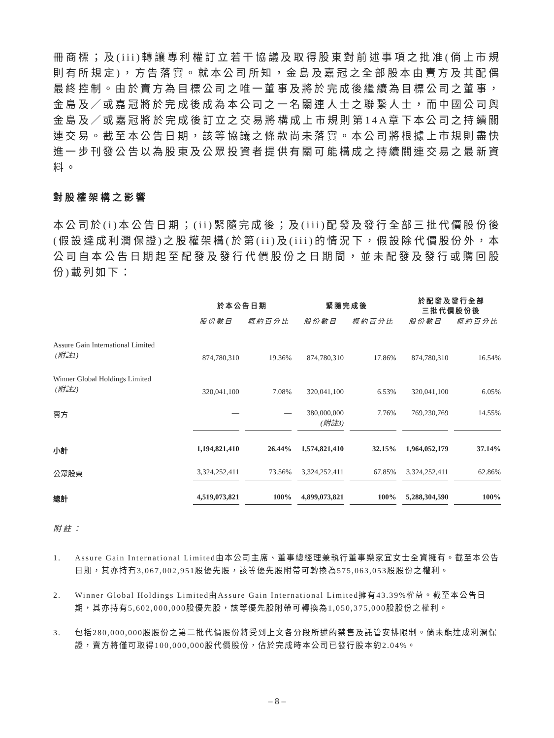冊商標；及(iii)轉讓專利權訂立若干協議及取得股東對前述事項之批准(倘上市規則有所規定)，方告落實。就本公司所知，金島及嘉冠之全部股本由賣方及其配偶最終控制。由於賣方為目標公司之唯一董事及將於完成後繼續為目標公司之董事，金島及／或嘉冠將於完成後成為本公司之一名關連人士之聯繫人士，而中國公司與金島及／或嘉冠將於完成後訂立之交易將構成上市規則第14A章下本公司之持續關連交易。截至本公告日期，該等協議之條款尚未落實。本公司將根據上市規則盡快進一步刊發公告以為股東及公眾投資者提供有關可能構成之持續關連交易之最新資料。
對股權架構之影響
本公司於(i)本公告日期；(ii)緊隨完成後；及(iii)配發及發行全部三批代價股份後(假設達成利潤保證)之股權架構(於第(ii)及(iii)的情況下，假設除代價股份外，本公司自本公告日期起至配發及發行代價股份之日期間，並未配發及發行或購回股份)載列如下：
| | 於本公告日期 | | 緊隨完成後 | | 於配發及發行全部 三批代價股份後 | |
| --- | --- | --- | --- | --- | --- | --- |
| | 股份數目 | 概約百分比 | 股份數目 | 概約百分比 | 股份數目 | 概約百分比 |
| Assure Gain International Limited (附註1) | 874,780,310 | 19.36% | 874,780,310 | 17.86% | 874,780,310 | 16.54% |
| Winner Global Holdings Limited (附註2) | 320,041,100 | 7.08% | 320,041,100 | 6.53% | 320,041,100 | 6.05% |
| 賣方 | — | — | 380,000,000 (附註3) | 7.76% | 769,230,769 | 14.55% |
| 小計 | 1,194,821,410 | 26.44% | 1,574,821,410 | 32.15% | 1,964,052,179 | 37.14% |
| 公眾股東 | 3,324,252,411 | 73.56% | 3,324,252,411 | 67.85% | 3,324,252,411 | 62.86% |
| 總計 | 4,519,073,821 | 100% | 4,899,073,821 | 100% | 5,288,304,590 | 100% |
附註：
1. Assure Gain International Limited由本公司主席、董事總經理兼執行董事樂家宜女士全資擁有。截至本公告日期，其亦持有3,067,002,951股優先股，該等優先股附帶可轉換為575,063,053股股份之權利。
2. Winner Global Holdings Limited由Assure Gain International Limited擁有43.39%權益。截至本公告日期，其亦持有5,602,000,000股優先股，該等優先股附帶可轉換為1,050,375,000股股份之權利。
3. 包括280,000,000股股份之第二批代價股份將受到上文各分段所述的禁售及託管安排限制。倘未能達成利潤保證，賣方將僅可取得100,000,000股代價股份，佔於完成時本公司已發行股本約2.04%。
– 8 –